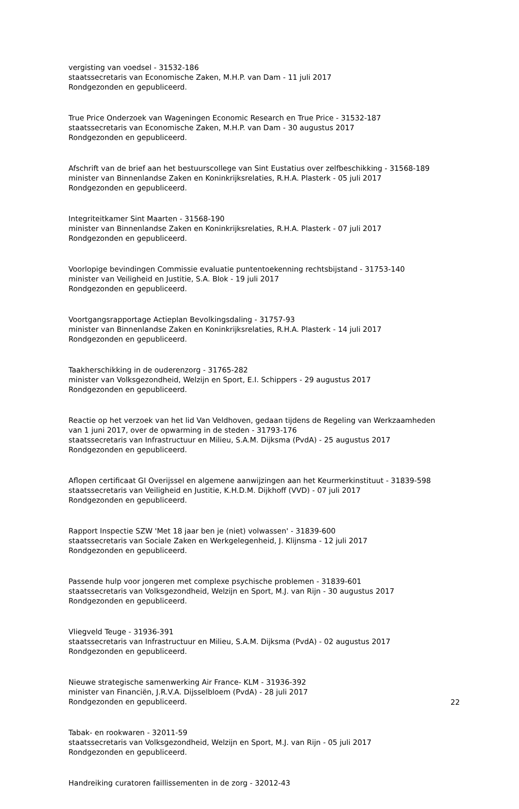vergisting van voedsel - 31532-186
staatssecretaris van Economische Zaken, M.H.P. van Dam - 11 juli 2017
Rondgezonden en gepubliceerd.
True Price Onderzoek van Wageningen Economic Research en True Price - 31532-187
staatssecretaris van Economische Zaken, M.H.P. van Dam - 30 augustus 2017
Rondgezonden en gepubliceerd.
Afschrift van de brief aan het bestuurscollege van Sint Eustatius over zelfbeschikking - 31568-189
minister van Binnenlandse Zaken en Koninkrijksrelaties, R.H.A. Plasterk - 05 juli 2017
Rondgezonden en gepubliceerd.
Integriteitkamer Sint Maarten - 31568-190
minister van Binnenlandse Zaken en Koninkrijksrelaties, R.H.A. Plasterk - 07 juli 2017
Rondgezonden en gepubliceerd.
Voorlopige bevindingen Commissie evaluatie puntentoekenning rechtsbijstand - 31753-140
minister van Veiligheid en Justitie, S.A. Blok - 19 juli 2017
Rondgezonden en gepubliceerd.
Voortgangsrapportage Actieplan Bevolkingsdaling - 31757-93
minister van Binnenlandse Zaken en Koninkrijksrelaties, R.H.A. Plasterk - 14 juli 2017
Rondgezonden en gepubliceerd.
Taakherschikking in de ouderenzorg - 31765-282
minister van Volksgezondheid, Welzijn en Sport, E.I. Schippers - 29 augustus 2017
Rondgezonden en gepubliceerd.
Reactie op het verzoek van het lid Van Veldhoven, gedaan tijdens de Regeling van Werkzaamheden van 1 juni 2017, over de opwarming in de steden - 31793-176
staatssecretaris van Infrastructuur en Milieu, S.A.M. Dijksma (PvdA) - 25 augustus 2017
Rondgezonden en gepubliceerd.
Aflopen certificaat GI Overijssel en algemene aanwijzingen aan het Keurmerkinstituut - 31839-598
staatssecretaris van Veiligheid en Justitie, K.H.D.M. Dijkhoff (VVD) - 07 juli 2017
Rondgezonden en gepubliceerd.
Rapport Inspectie SZW 'Met 18 jaar ben je (niet) volwassen' - 31839-600
staatssecretaris van Sociale Zaken en Werkgelegenheid, J. Klijnsma - 12 juli 2017
Rondgezonden en gepubliceerd.
Passende hulp voor jongeren met complexe psychische problemen - 31839-601
staatssecretaris van Volksgezondheid, Welzijn en Sport, M.J. van Rijn - 30 augustus 2017
Rondgezonden en gepubliceerd.
Vliegveld Teuge - 31936-391
staatssecretaris van Infrastructuur en Milieu, S.A.M. Dijksma (PvdA) - 02 augustus 2017
Rondgezonden en gepubliceerd.
Nieuwe strategische samenwerking Air France- KLM - 31936-392
minister van Financiën, J.R.V.A. Dijsselbloem (PvdA) - 28 juli 2017
Rondgezonden en gepubliceerd.
Tabak- en rookwaren - 32011-59
staatssecretaris van Volksgezondheid, Welzijn en Sport, M.J. van Rijn - 05 juli 2017
Rondgezonden en gepubliceerd.
Handreiking curatoren faillissementen in de zorg - 32012-43
22